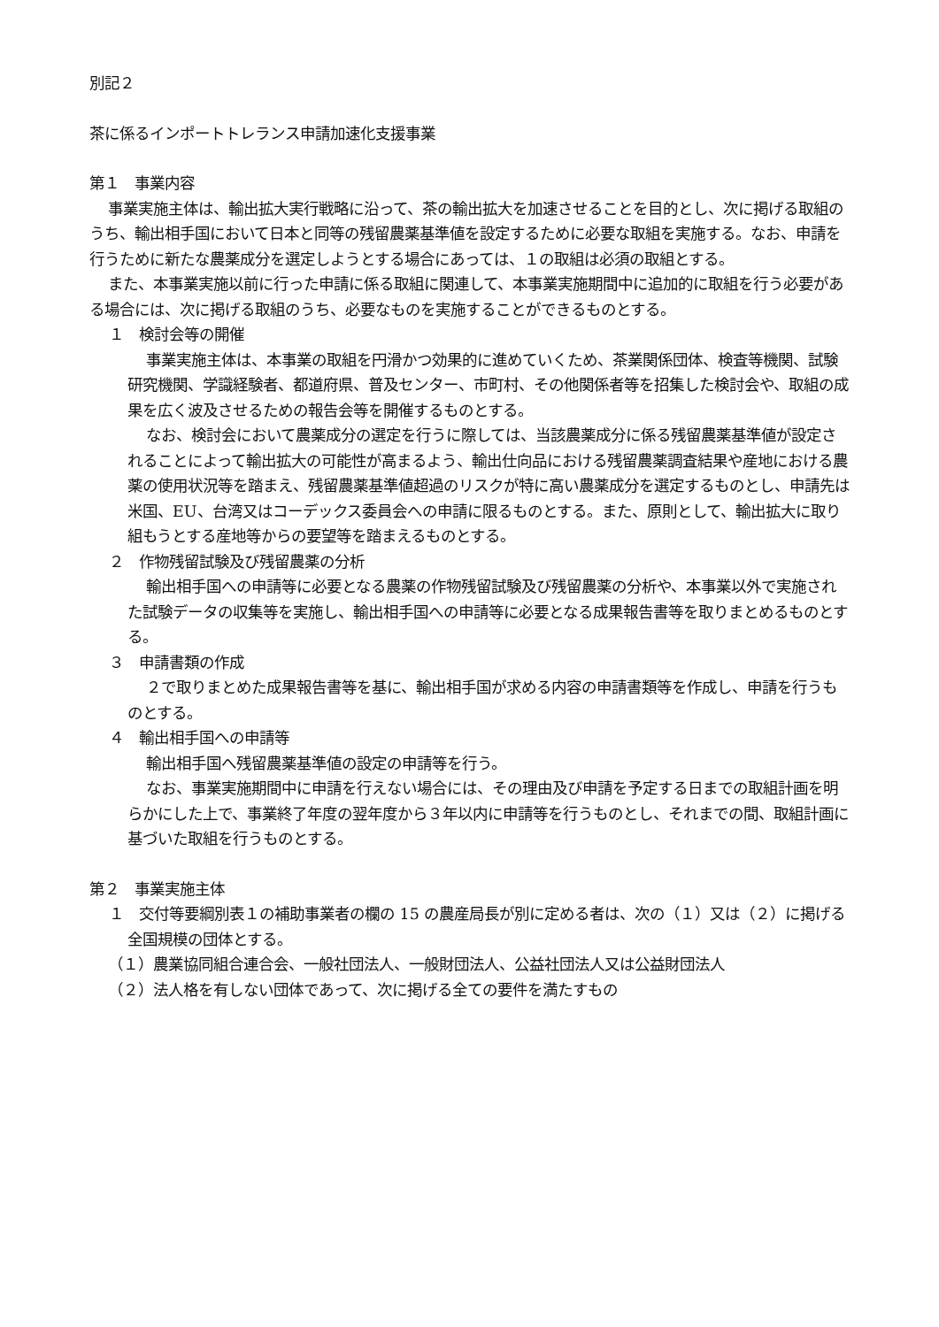別記２
茶に係るインポートトレランス申請加速化支援事業
第１　事業内容
事業実施主体は、輸出拡大実行戦略に沿って、茶の輸出拡大を加速させることを目的とし、次に掲げる取組のうち、輸出相手国において日本と同等の残留農薬基準値を設定するために必要な取組を実施する。なお、申請を行うために新たな農薬成分を選定しようとする場合にあっては、１の取組は必須の取組とする。
また、本事業実施以前に行った申請に係る取組に関連して、本事業実施期間中に追加的に取組を行う必要がある場合には、次に掲げる取組のうち、必要なものを実施することができるものとする。
１　検討会等の開催
事業実施主体は、本事業の取組を円滑かつ効果的に進めていくため、茶業関係団体、検査等機関、試験研究機関、学識経験者、都道府県、普及センター、市町村、その他関係者等を招集した検討会や、取組の成果を広く波及させるための報告会等を開催するものとする。
なお、検討会において農薬成分の選定を行うに際しては、当該農薬成分に係る残留農薬基準値が設定されることによって輸出拡大の可能性が高まるよう、輸出仕向品における残留農薬調査結果や産地における農薬の使用状況等を踏まえ、残留農薬基準値超過のリスクが特に高い農薬成分を選定するものとし、申請先は米国、EU、台湾又はコーデックス委員会への申請に限るものとする。また、原則として、輸出拡大に取り組もうとする産地等からの要望等を踏まえるものとする。
２　作物残留試験及び残留農薬の分析
輸出相手国への申請等に必要となる農薬の作物残留試験及び残留農薬の分析や、本事業以外で実施された試験データの収集等を実施し、輸出相手国への申請等に必要となる成果報告書等を取りまとめるものとする。
３　申請書類の作成
２で取りまとめた成果報告書等を基に、輸出相手国が求める内容の申請書類等を作成し、申請を行うものとする。
４　輸出相手国への申請等
輸出相手国へ残留農薬基準値の設定の申請等を行う。
なお、事業実施期間中に申請を行えない場合には、その理由及び申請を予定する日までの取組計画を明らかにした上で、事業終了年度の翌年度から３年以内に申請等を行うものとし、それまでの間、取組計画に基づいた取組を行うものとする。
第２　事業実施主体
１　交付等要綱別表１の補助事業者の欄の 15 の農産局長が別に定める者は、次の（１）又は（２）に掲げる全国規模の団体とする。
（１）農業協同組合連合会、一般社団法人、一般財団法人、公益社団法人又は公益財団法人
（２）法人格を有しない団体であって、次に掲げる全ての要件を満たすもの